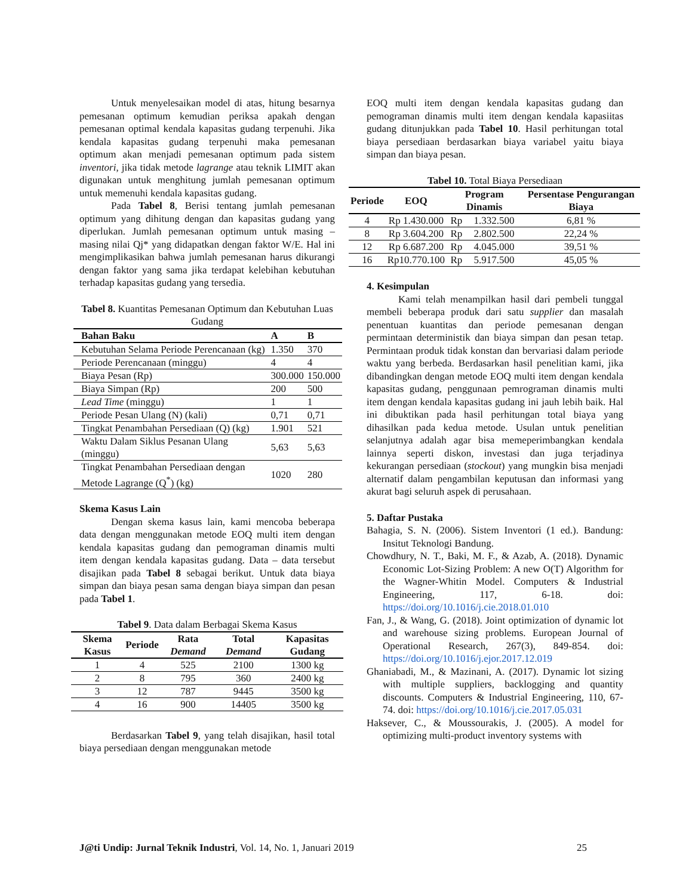Untuk menyelesaikan model di atas, hitung besarnya pemesanan optimum kemudian periksa apakah dengan pemesanan optimal kendala kapasitas gudang terpenuhi. Jika kendala kapasitas gudang terpenuhi maka pemesanan optimum akan menjadi pemesanan optimum pada sistem inventori, jika tidak metode lagrange atau teknik LIMIT akan digunakan untuk menghitung jumlah pemesanan optimum untuk memenuhi kendala kapasitas gudang.
Pada Tabel 8, Berisi tentang jumlah pemesanan optimum yang dihitung dengan dan kapasitas gudang yang diperlukan. Jumlah pemesanan optimum untuk masing – masing nilai Qj* yang didapatkan dengan faktor W/E. Hal ini mengimplikasikan bahwa jumlah pemesanan harus dikurangi dengan faktor yang sama jika terdapat kelebihan kebutuhan terhadap kapasitas gudang yang tersedia.
Tabel 8. Kuantitas Pemesanan Optimum dan Kebutuhan Luas Gudang
| Bahan Baku | A | B |
| --- | --- | --- |
| Kebutuhan Selama Periode Perencanaan (kg) | 1.350 | 370 |
| Periode Perencanaan (minggu) | 4 | 4 |
| Biaya Pesan (Rp) | 300.000 | 150.000 |
| Biaya Simpan (Rp) | 200 | 500 |
| Lead Time (minggu) | 1 | 1 |
| Periode Pesan Ulang (N) (kali) | 0,71 | 0,71 |
| Tingkat Penambahan Persediaan (Q) (kg) | 1.901 | 521 |
| Waktu Dalam Siklus Pesanan Ulang (minggu) | 5,63 | 5,63 |
| Tingkat Penambahan Persediaan dengan Metode Lagrange (Q<sup>*</sup>) (kg) | 1020 | 280 |
Skema Kasus Lain
Dengan skema kasus lain, kami mencoba beberapa data dengan menggunakan metode EOQ multi item dengan kendala kapasitas gudang dan pemograman dinamis multi item dengan kendala kapasitas gudang. Data – data tersebut disajikan pada Tabel 8 sebagai berikut. Untuk data biaya simpan dan biaya pesan sama dengan biaya simpan dan pesan pada Tabel 1.
Tabel 9. Data dalam Berbagai Skema Kasus
| Skema Kasus | Periode | Rata Demand | Total Demand | Kapasitas Gudang |
| --- | --- | --- | --- | --- |
| 1 | 4 | 525 | 2100 | 1300 kg |
| 2 | 8 | 795 | 360 | 2400 kg |
| 3 | 12 | 787 | 9445 | 3500 kg |
| 4 | 16 | 900 | 14405 | 3500 kg |
Berdasarkan Tabel 9, yang telah disajikan, hasil total biaya persediaan dengan menggunakan metode
EOQ multi item dengan kendala kapasitas gudang dan pemograman dinamis multi item dengan kendala kapasiitas gudang ditunjukkan pada Tabel 10. Hasil perhitungan total biaya persediaan berdasarkan biaya variabel yaitu biaya simpan dan biaya pesan.
Tabel 10. Total Biaya Persediaan
| Periode | EOQ | Program Dinamis | | Persentase Pengurangan Biaya |
| --- | --- | --- | --- | --- |
| 4 | Rp 1.430.000 | Rp | 1.332.500 | 6,81 % |
| 8 | Rp 3.604.200 | Rp | 2.802.500 | 22,24 % |
| 12 | Rp 6.687.200 | Rp | 4.045.000 | 39,51 % |
| 16 | Rp10.770.100 | Rp | 5.917.500 | 45,05 % |
4. Kesimpulan
Kami telah menampilkan hasil dari pembeli tunggal membeli beberapa produk dari satu supplier dan masalah penentuan kuantitas dan periode pemesanan dengan permintaan deterministik dan biaya simpan dan pesan tetap. Permintaan produk tidak konstan dan bervariasi dalam periode waktu yang berbeda. Berdasarkan hasil penelitian kami, jika dibandingkan dengan metode EOQ multi item dengan kendala kapasitas gudang, penggunaan pemrograman dinamis multi item dengan kendala kapasitas gudang ini jauh lebih baik. Hal ini dibuktikan pada hasil perhitungan total biaya yang dihasilkan pada kedua metode. Usulan untuk penelitian selanjutnya adalah agar bisa memeperimbangkan kendala lainnya seperti diskon, investasi dan juga terjadinya kekurangan persediaan (stockout) yang mungkin bisa menjadi alternatif dalam pengambilan keputusan dan informasi yang akurat bagi seluruh aspek di perusahaan.
5. Daftar Pustaka
Bahagia, S. N. (2006). Sistem Inventori (1 ed.). Bandung: Insitut Teknologi Bandung.
Chowdhury, N. T., Baki, M. F., & Azab, A. (2018). Dynamic Economic Lot-Sizing Problem: A new O(T) Algorithm for the Wagner-Whitin Model. Computers & Industrial Engineering, 117, 6-18. doi: https://doi.org/10.1016/j.cie.2018.01.010
Fan, J., & Wang, G. (2018). Joint optimization of dynamic lot and warehouse sizing problems. European Journal of Operational Research, 267(3), 849-854. doi: https://doi.org/10.1016/j.ejor.2017.12.019
Ghaniabadi, M., & Mazinani, A. (2017). Dynamic lot sizing with multiple suppliers, backlogging and quantity discounts. Computers & Industrial Engineering, 110, 67-74. doi: https://doi.org/10.1016/j.cie.2017.05.031
Haksever, C., & Moussourakis, J. (2005). A model for optimizing multi-product inventory systems with
J@ti Undip: Jurnal Teknik Industri, Vol. 14, No. 1, Januari 2019 25